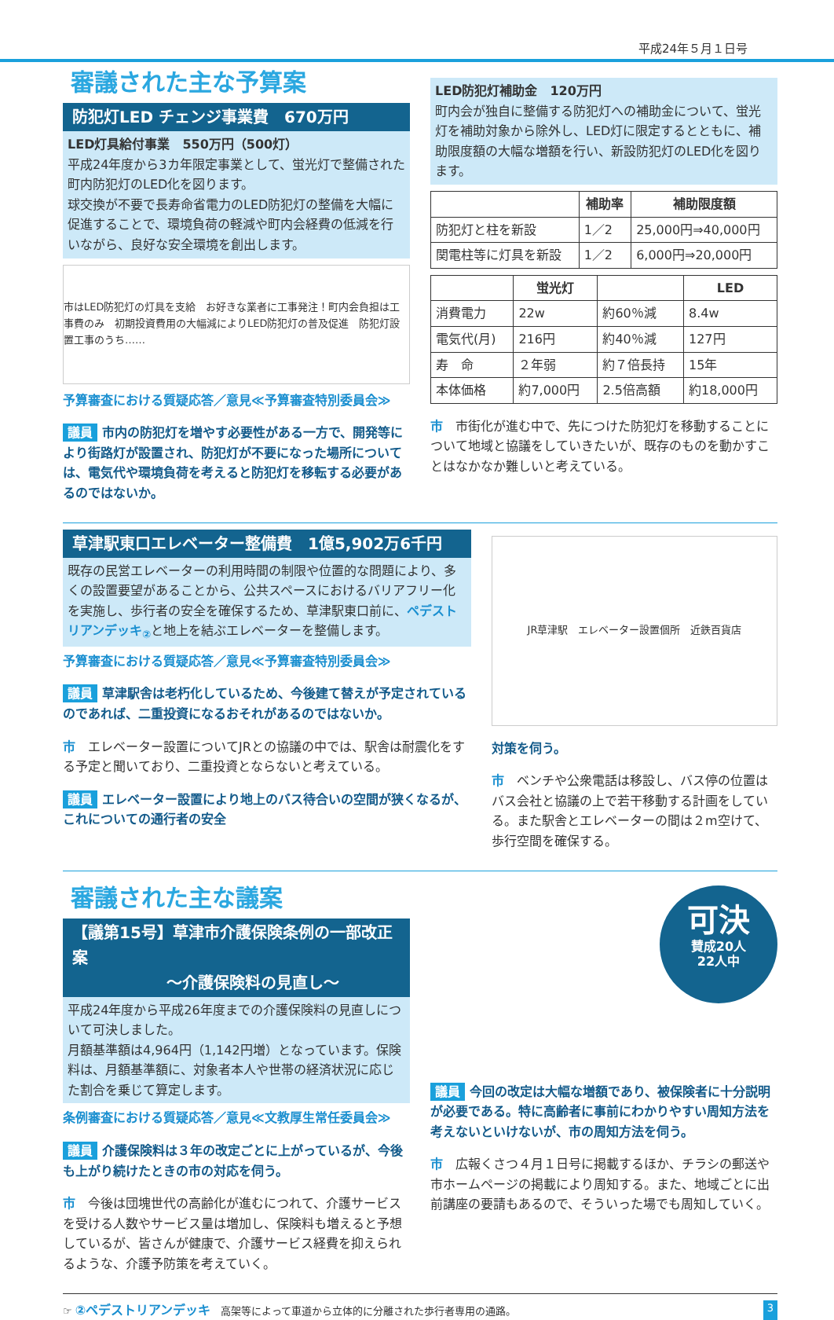平成24年５月１日号
審議された主な予算案
防犯灯LED チェンジ事業費　670万円
LED灯具給付事業　550万円（500灯）
平成24年度から3カ年限定事業として、蛍光灯で整備された町内防犯灯のLED化を図ります。
球交換が不要で長寿命省電力のLED防犯灯の整備を大幅に促進することで、環境負荷の軽減や町内会経費の低減を行いながら、良好な安全環境を創出します。
市はLED防犯灯の灯具を支給　お好きな業者に工事発注！町内会負担は工事費のみ　初期投資費用の大幅減によりLED防犯灯の普及促進　防犯灯設置工事のうち……
予算審査における質疑応答／意見≪予算審査特別委員会≫
議員 市内の防犯灯を増やす必要性がある一方で、開発等により街路灯が設置され、防犯灯が不要になった場所については、電気代や環境負荷を考えると防犯灯を移転する必要があるのではないか。
LED防犯灯補助金　120万円
町内会が独自に整備する防犯灯への補助金について、蛍光灯を補助対象から除外し、LED灯に限定するとともに、補助限度額の大幅な増額を行い、新設防犯灯のLED化を図ります。
| | 補助率 | 補助限度額 |
| --- | --- | --- |
| 防犯灯と柱を新設 | 1／2 | 25,000円⇒40,000円 |
| 関電柱等に灯具を新設 | 1／2 | 6,000円⇒20,000円 |
| | 蛍光灯 | | LED |
| --- | --- | --- | --- |
| 消費電力 | 22w | 約60％減 | 8.4w |
| 電気代(月) | 216円 | 約40％減 | 127円 |
| 寿 命 | ２年弱 | 約７倍長持 | 15年 |
| 本体価格 | 約7,000円 | 2.5倍高額 | 約18,000円 |
市　市街化が進む中で、先につけた防犯灯を移動することについて地域と協議をしていきたいが、既存のものを動かすことはなかなか難しいと考えている。
草津駅東口エレベーター整備費　1億5,902万6千円
既存の民営エレベーターの利用時間の制限や位置的な問題により、多くの設置要望があることから、公共スペースにおけるバリアフリー化を実施し、歩行者の安全を確保するため、草津駅東口前に、ペデストリアンデッキ<sub>②</sub>と地上を結ぶエレベーターを整備します。
予算審査における質疑応答／意見≪予算審査特別委員会≫
議員 草津駅舎は老朽化しているため、今後建て替えが予定されているのであれば、二重投資になるおそれがあるのではないか。
市　エレベーター設置についてJRとの協議の中では、駅舎は耐震化をする予定と聞いており、二重投資とならないと考えている。
議員 エレベーター設置により地上のバス待合いの空間が狭くなるが、これについての通行者の安全
JR草津駅　エレベーター設置個所　近鉄百貨店
対策を伺う。
市　ベンチや公衆電話は移設し、バス停の位置はバス会社と協議の上で若干移動する計画をしている。また駅舎とエレベーターの間は２m空けて、歩行空間を確保する。
審議された主な議案
【議第15号】草津市介護保険条例の一部改正案
　　　　　　～介護保険料の見直し～
平成24年度から平成26年度までの介護保険料の見直しについて可決しました。
月額基準額は4,964円（1,142円増）となっています。保険料は、月額基準額に、対象者本人や世帯の経済状況に応じた割合を乗じて算定します。
条例審査における質疑応答／意見≪文教厚生常任委員会≫
議員 介護保険料は３年の改定ごとに上がっているが、今後も上がり続けたときの市の対応を伺う。
市　今後は団塊世代の高齢化が進むにつれて、介護サービスを受ける人数やサービス量は増加し、保険料も増えると予想しているが、皆さんが健康で、介護サービス経費を抑えられるような、介護予防策を考えていく。
可決
賛成20人
22人中
議員 今回の改定は大幅な増額であり、被保険者に十分説明が必要である。特に高齢者に事前にわかりやすい周知方法を考えないといけないが、市の周知方法を伺う。
市　広報くさつ４月１日号に掲載するほか、チラシの郵送や市ホームページの掲載により周知する。また、地域ごとに出前講座の要請もあるので、そういった場でも周知していく。
☞ ②ペデストリアンデッキ　高架等によって車道から立体的に分離された歩行者専用の通路。 3